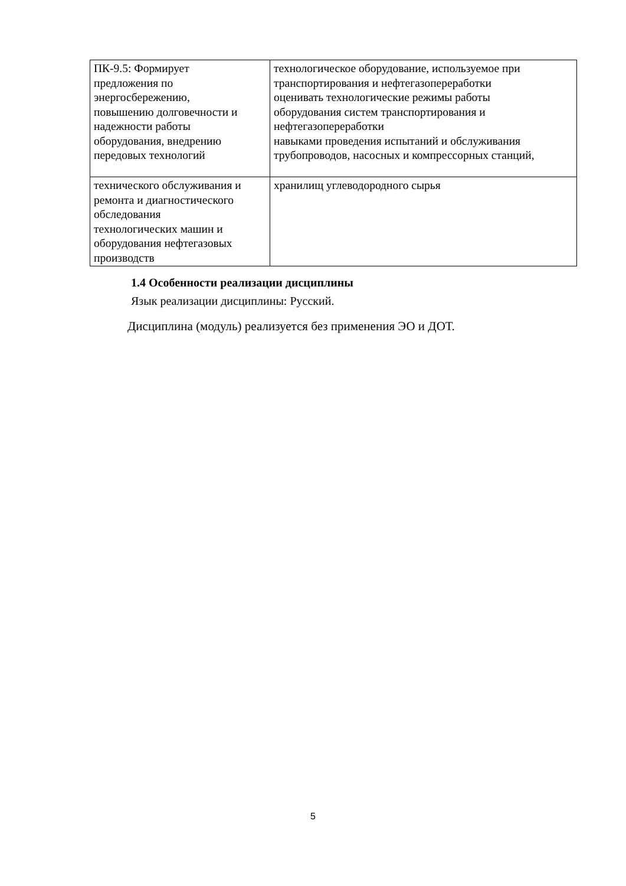| ПК-9.5: Формирует предложения по энергосбережению, повышению долговечности и надежности работы оборудования, внедрению передовых технологий | технологическое оборудование, используемое при транспортирования и нефтегазопереработки оценивать технологические режимы работы оборудования систем транспортирования и нефтегазопереработки навыками проведения испытаний и обслуживания трубопроводов, насосных и компрессорных станций, |
| технического обслуживания и ремонта и диагностического обследования технологических машин и оборудования нефтегазовых производств | хранилищ углеводородного сырья |
1.4 Особенности реализации дисциплины
Язык реализации дисциплины: Русский.
Дисциплина (модуль) реализуется без применения ЭО и ДОТ.
5